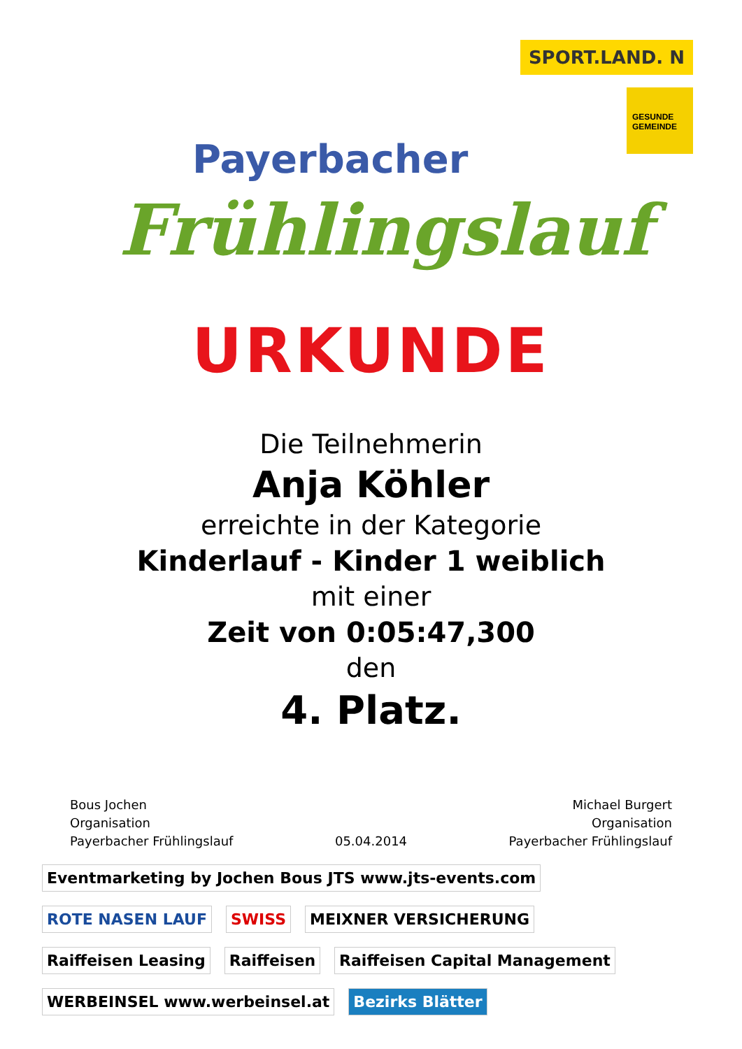Payerbacher
Frühlingslauf
SPORT.LAND. N
GESUNDE GEMEINDE
URKUNDE
Die Teilnehmerin
Anja Köhler
erreichte in der Kategorie
Kinderlauf - Kinder 1 weiblich
mit einer
Zeit von 0:05:47,300
den
4. Platz.
Bous Jochen
Organisation
Payerbacher Frühlingslauf
05.04.2014
Michael Burgert
Organisation
Payerbacher Frühlingslauf
Eventmarketing by Jochen Bous JTS www.jts-events.com ROTE NASEN LAUF SWISS MEIXNER VERSICHERUNG Raiffeisen Leasing Raiffeisen Raiffeisen Capital Management WERBEINSEL www.werbeinsel.at Bezirks Blätter